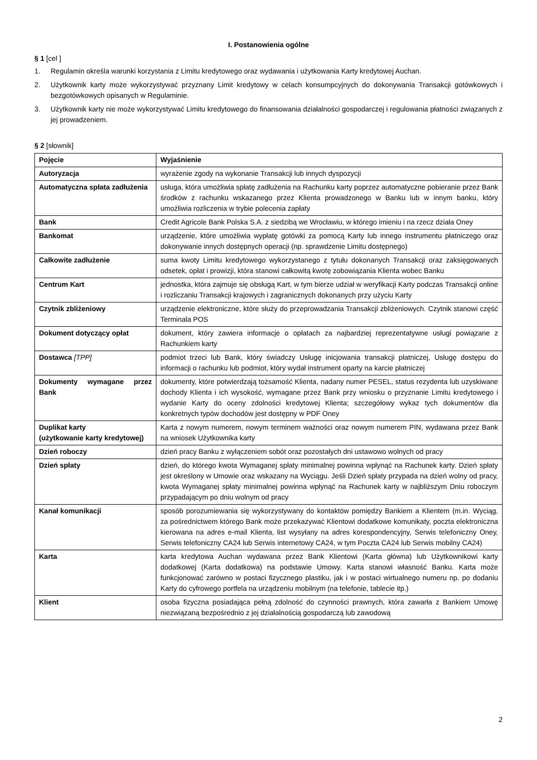I. Postanowienia ogólne
§ 1 [cel ]
1. Regulamin określa warunki korzystania z Limitu kredytowego oraz wydawania i użytkowania Karty kredytowej Auchan.
2. Użytkownik karty może wykorzystywać przyznany Limit kredytowy w celach konsumpcyjnych do dokonywania Transakcji gotówkowych i bezgotówkowych opisanych w Regulaminie.
3. Użytkownik karty nie może wykorzystywać Limitu kredytowego do finansowania działalności gospodarczej i regulowania płatności związanych z jej prowadzeniem.
§ 2 [słownik]
| Pojęcie | Wyjaśnienie |
| --- | --- |
| Autoryzacja | wyrażenie zgody na wykonanie Transakcji lub innych dyspozycji |
| Automatyczna spłata zadłużenia | usługa, która umożliwia spłatę zadłużenia na Rachunku karty poprzez automatyczne pobieranie przez Bank środków z rachunku wskazanego przez Klienta prowadzonego w Banku lub w innym banku, który umożliwia rozliczenia w trybie polecenia zapłaty |
| Bank | Credit Agricole Bank Polska S.A. z siedzibą we Wrocławiu, w którego imieniu i na rzecz działa Oney |
| Bankomat | urządzenie, które umożliwia wypłatę gotówki za pomocą Karty lub innego instrumentu płatniczego oraz dokonywanie innych dostępnych operacji (np. sprawdzenie Limitu dostępnego) |
| Całkowite zadłużenie | suma kwoty Limitu kredytowego wykorzystanego z tytułu dokonanych Transakcji oraz zaksięgowanych odsetek, opłat i prowizji, która stanowi całkowitą kwotę zobowiązania Klienta wobec Banku |
| Centrum Kart | jednostka, która zajmuje się obsługą Kart, w tym bierze udział w weryfikacji Karty podczas Transakcji online i rozliczaniu Transakcji krajowych i zagranicznych dokonanych przy użyciu Karty |
| Czytnik zbliżeniowy | urządzenie elektroniczne, które służy do przeprowadzania Transakcji zbliżeniowych. Czytnik stanowi część Terminala POS |
| Dokument dotyczący opłat | dokument, który zawiera informacje o opłatach za najbardziej reprezentatywne usługi powiązane z Rachunkiem karty |
| Dostawca [TPP] | podmiot trzeci lub Bank, który świadczy Usługę inicjowania transakcji płatniczej, Usługę dostępu do informacji o rachunku lub podmiot, który wydał instrument oparty na karcie płatniczej |
| Dokumenty wymagane przez Bank | dokumenty, które potwierdzają tożsamość Klienta, nadany numer PESEL, status rezydenta lub uzyskiwane dochody Klienta i ich wysokość, wymagane przez Bank przy wniosku o przyznanie Limitu kredytowego i wydanie Karty do oceny zdolności kredytowej Klienta; szczegółowy wykaz tych dokumentów dla konkretnych typów dochodów jest dostępny w PDF Oney |
| Duplikat karty (użytkowanie karty kredytowej) | Karta z nowym numerem, nowym terminem ważności oraz nowym numerem PIN, wydawana przez Bank na wniosek Użytkownika karty |
| Dzień roboczy | dzień pracy Banku z wyłączeniem sobót oraz pozostałych dni ustawowo wolnych od pracy |
| Dzień spłaty | dzień, do którego kwota Wymaganej spłaty minimalnej powinna wpłynąć na Rachunek karty. Dzień spłaty jest określony w Umowie oraz wskazany na Wyciągu. Jeśli Dzień spłaty przypada na dzień wolny od pracy, kwota Wymaganej spłaty minimalnej powinna wpłynąć na Rachunek karty w najbliższym Dniu roboczym przypadającym po dniu wolnym od pracy |
| Kanał komunikacji | sposób porozumiewania się wykorzystywany do kontaktów pomiędzy Bankiem a Klientem (m.in. Wyciąg, za pośrednictwem którego Bank może przekazywać Klientowi dodatkowe komunikaty, poczta elektroniczna kierowana na adres e-mail Klienta, list wysyłany na adres korespondencyjny, Serwis telefoniczny Oney, Serwis telefoniczny CA24 lub Serwis internetowy CA24, w tym Poczta CA24 lub Serwis mobilny CA24) |
| Karta | karta kredytowa Auchan wydawana przez Bank Klientowi (Karta główna) lub Użytkownikowi karty dodatkowej (Karta dodatkowa) na podstawie Umowy. Karta stanowi własność Banku. Karta może funkcjonować zarówno w postaci fizycznego plastiku, jak i w postaci wirtualnego numeru np. po dodaniu Karty do cyfrowego portfela na urządzeniu mobilnym (na telefonie, tablecie itp.) |
| Klient | osoba fizyczna posiadająca pełną zdolność do czynności prawnych, która zawarła z Bankiem Umowę niezwiązaną bezpośrednio z jej działalnością gospodarczą lub zawodową |
2